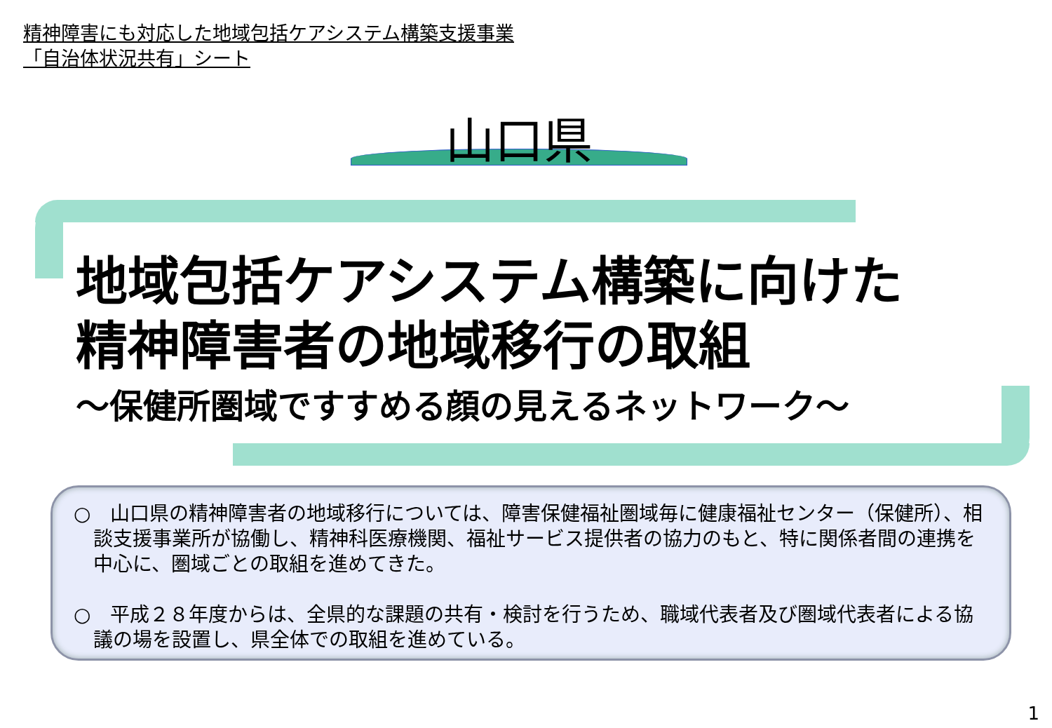精神障害にも対応した地域包括ケアシステム構築支援事業
「自治体状況共有」シート
山口県
地域包括ケアシステム構築に向けた
精神障害者の地域移行の取組
～保健所圏域ですすめる顔の見えるネットワーク～
○　山口県の精神障害者の地域移行については、障害保健福祉圏域毎に健康福祉センター（保健所）、相談支援事業所が協働し、精神科医療機関、福祉サービス提供者の協力のもと、特に関係者間の連携を中心に、圏域ごとの取組を進めてきた。
○　平成２８年度からは、全県的な課題の共有・検討を行うため、職域代表者及び圏域代表者による協議の場を設置し、県全体での取組を進めている。
1